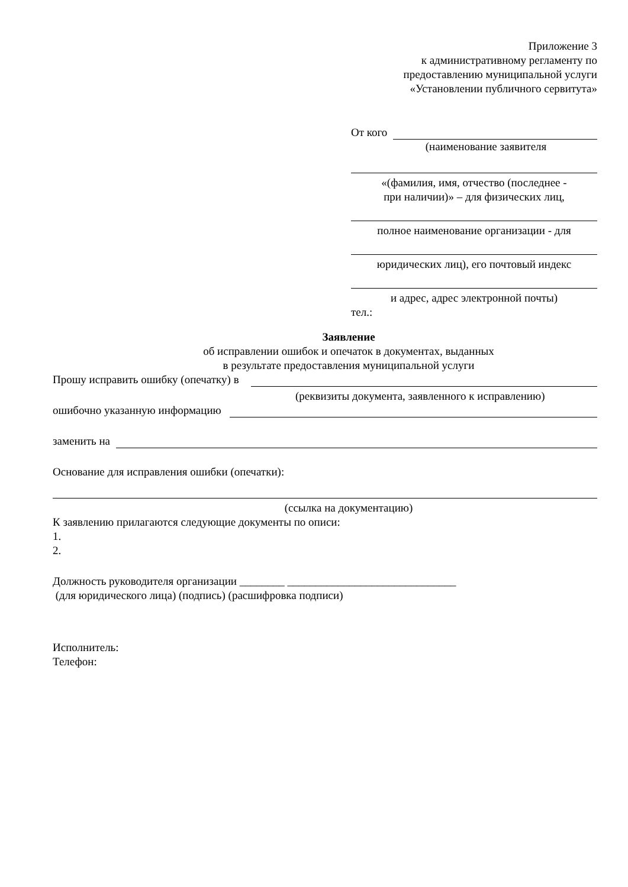Приложение 3
к административному регламенту по
предоставлению муниципальной услуги
«Установлении публичного сервитута»
От кого
(наименование заявителя
«(фамилия, имя, отчество (последнее -
при наличии)» – для физических лиц,
полное наименование организации - для
юридических лиц), его почтовый индекс
и адрес, адрес электронной почты)
тел.:
Заявление
об исправлении ошибок и опечаток в документах, выданных
в результате предоставления муниципальной услуги
Прошу исправить ошибку (опечатку) в
(реквизиты документа, заявленного к исправлению)
ошибочно указанную информацию
заменить на
Основание для исправления ошибки (опечатки):
(ссылка на документацию)
К заявлению прилагаются следующие документы по описи:
1.
2.
Должность руководителя организации ________ ______________________________
(для юридического лица) (подпись) (расшифровка подписи)
Исполнитель:
Телефон: